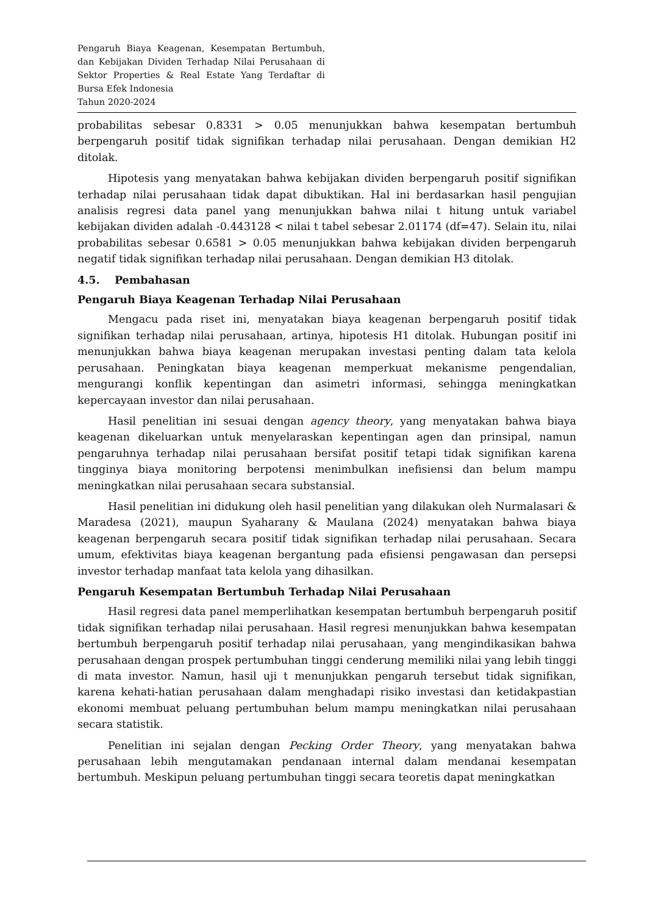Pengaruh Biaya Keagenan, Kesempatan Bertumbuh, dan Kebijakan Dividen Terhadap Nilai Perusahaan di Sektor Properties & Real Estate Yang Terdaftar di Bursa Efek Indonesia
Tahun 2020-2024
probabilitas sebesar 0.8331 > 0.05 menunjukkan bahwa kesempatan bertumbuh berpengaruh positif tidak signifikan terhadap nilai perusahaan. Dengan demikian H2 ditolak.
Hipotesis yang menyatakan bahwa kebijakan dividen berpengaruh positif signifikan terhadap nilai perusahaan tidak dapat dibuktikan. Hal ini berdasarkan hasil pengujian analisis regresi data panel yang menunjukkan bahwa nilai t hitung untuk variabel kebijakan dividen adalah -0.443128 < nilai t tabel sebesar 2.01174 (df=47). Selain itu, nilai probabilitas sebesar 0.6581 > 0.05 menunjukkan bahwa kebijakan dividen berpengaruh negatif tidak signifikan terhadap nilai perusahaan. Dengan demikian H3 ditolak.
4.5. Pembahasan
Pengaruh Biaya Keagenan Terhadap Nilai Perusahaan
Mengacu pada riset ini, menyatakan biaya keagenan berpengaruh positif tidak signifikan terhadap nilai perusahaan, artinya, hipotesis H1 ditolak. Hubungan positif ini menunjukkan bahwa biaya keagenan merupakan investasi penting dalam tata kelola perusahaan. Peningkatan biaya keagenan memperkuat mekanisme pengendalian, mengurangi konflik kepentingan dan asimetri informasi, sehingga meningkatkan kepercayaan investor dan nilai perusahaan.
Hasil penelitian ini sesuai dengan agency theory, yang menyatakan bahwa biaya keagenan dikeluarkan untuk menyelaraskan kepentingan agen dan prinsipal, namun pengaruhnya terhadap nilai perusahaan bersifat positif tetapi tidak signifikan karena tingginya biaya monitoring berpotensi menimbulkan inefisiensi dan belum mampu meningkatkan nilai perusahaan secara substansial.
Hasil penelitian ini didukung oleh hasil penelitian yang dilakukan oleh Nurmalasari & Maradesa (2021), maupun Syaharany & Maulana (2024) menyatakan bahwa biaya keagenan berpengaruh secara positif tidak signifikan terhadap nilai perusahaan. Secara umum, efektivitas biaya keagenan bergantung pada efisiensi pengawasan dan persepsi investor terhadap manfaat tata kelola yang dihasilkan.
Pengaruh Kesempatan Bertumbuh Terhadap Nilai Perusahaan
Hasil regresi data panel memperlihatkan kesempatan bertumbuh berpengaruh positif tidak signifikan terhadap nilai perusahaan. Hasil regresi menunjukkan bahwa kesempatan bertumbuh berpengaruh positif terhadap nilai perusahaan, yang mengindikasikan bahwa perusahaan dengan prospek pertumbuhan tinggi cenderung memiliki nilai yang lebih tinggi di mata investor. Namun, hasil uji t menunjukkan pengaruh tersebut tidak signifikan, karena kehati-hatian perusahaan dalam menghadapi risiko investasi dan ketidakpastian ekonomi membuat peluang pertumbuhan belum mampu meningkatkan nilai perusahaan secara statistik.
Penelitian ini sejalan dengan Pecking Order Theory, yang menyatakan bahwa perusahaan lebih mengutamakan pendanaan internal dalam mendanai kesempatan bertumbuh. Meskipun peluang pertumbuhan tinggi secara teoretis dapat meningkatkan